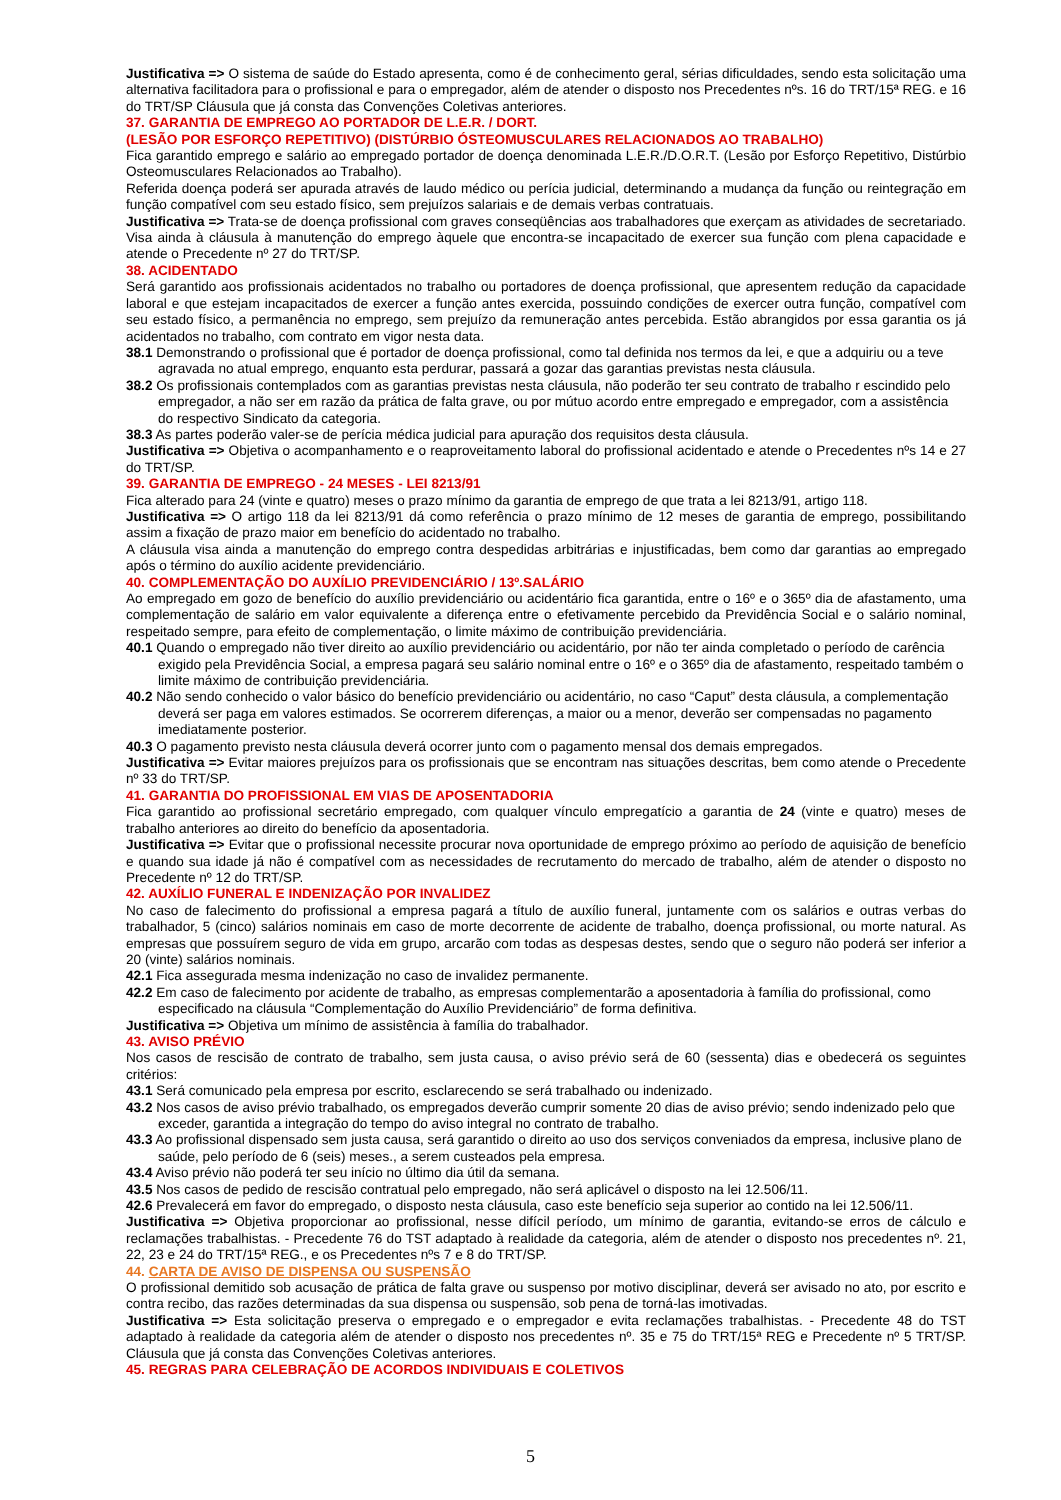Justificativa => O sistema de saúde do Estado apresenta, como é de conhecimento geral, sérias dificuldades, sendo esta solicitação uma alternativa facilitadora para o profissional e para o empregador, além de atender o disposto nos Precedentes nºs. 16 do TRT/15ª REG. e 16 do TRT/SP Cláusula que já consta das Convenções Coletivas anteriores.
37. GARANTIA DE EMPREGO AO PORTADOR DE L.E.R. / DORT.
(LESÃO POR ESFORÇO REPETITIVO) (DISTÚRBIO ÓSTEOMUSCULARES RELACIONADOS AO TRABALHO)
Fica garantido emprego e salário ao empregado portador de doença denominada L.E.R./D.O.R.T. (Lesão por Esforço Repetitivo, Distúrbio Osteomusculares Relacionados ao Trabalho).
Referida doença poderá ser apurada através de laudo médico ou perícia judicial, determinando a mudança da função ou reintegração em função compatível com seu estado físico, sem prejuízos salariais e de demais verbas contratuais.
Justificativa => Trata-se de doença profissional com graves conseqüências aos trabalhadores que exerçam as atividades de secretariado. Visa ainda à cláusula à manutenção do emprego àquele que encontra-se incapacitado de exercer sua função com plena capacidade e atende o Precedente nº 27 do TRT/SP.
38. ACIDENTADO
Será garantido aos profissionais acidentados no trabalho ou portadores de doença profissional, que apresentem redução da capacidade laboral e que estejam incapacitados de exercer a função antes exercida, possuindo condições de exercer outra função, compatível com seu estado físico, a permanência no emprego, sem prejuízo da remuneração antes percebida. Estão abrangidos por essa garantia os já acidentados no trabalho, com contrato em vigor nesta data.
38.1 Demonstrando o profissional que é portador de doença profissional, como tal definida nos termos da lei, e que a adquiriu ou a teve agravada no atual emprego, enquanto esta perdurar, passará a gozar das garantias previstas nesta cláusula.
38.2 Os profissionais contemplados com as garantias previstas nesta cláusula, não poderão ter seu contrato de trabalho r escindido pelo empregador, a não ser em razão da prática de falta grave, ou por mútuo acordo entre empregado e empregador, com a assistência do respectivo Sindicato da categoria.
38.3 As partes poderão valer-se de perícia médica judicial para apuração dos requisitos desta cláusula.
Justificativa => Objetiva o acompanhamento e o reaproveitamento laboral do profissional acidentado e atende o Precedentes nºs 14 e 27 do TRT/SP.
39. GARANTIA DE EMPREGO - 24 MESES - LEI 8213/91
Fica alterado para 24 (vinte e quatro) meses o prazo mínimo da garantia de emprego de que trata a lei 8213/91, artigo 118.
Justificativa => O artigo 118 da lei 8213/91 dá como referência o prazo mínimo de 12 meses de garantia de emprego, possibilitando assim a fixação de prazo maior em benefício do acidentado no trabalho.
A cláusula visa ainda a manutenção do emprego contra despedidas arbitrárias e injustificadas, bem como dar garantias ao empregado após o término do auxílio acidente previdenciário.
40. COMPLEMENTAÇÃO DO AUXÍLIO PREVIDENCIÁRIO / 13º.SALÁRIO
Ao empregado em gozo de benefício do auxílio previdenciário ou acidentário fica garantida, entre o 16º e o 365º dia de afastamento, uma complementação de salário em valor equivalente a diferença entre o efetivamente percebido da Previdência Social e o salário nominal, respeitado sempre, para efeito de complementação, o limite máximo de contribuição previdenciária.
40.1 Quando o empregado não tiver direito ao auxílio previdenciário ou acidentário, por não ter ainda completado o período de carência exigido pela Previdência Social, a empresa pagará seu salário nominal entre o 16º e o 365º dia de afastamento, respeitado também o limite máximo de contribuição previdenciária.
40.2 Não sendo conhecido o valor básico do benefício previdenciário ou acidentário, no caso “Caput” desta cláusula, a complementação deverá ser paga em valores estimados. Se ocorrerem diferenças, a maior ou a menor, deverão ser compensadas no pagamento imediatamente posterior.
40.3 O pagamento previsto nesta cláusula deverá ocorrer junto com o pagamento mensal dos demais empregados.
Justificativa => Evitar maiores prejuízos para os profissionais que se encontram nas situações descritas, bem como atende o Precedente nº 33 do TRT/SP.
41. GARANTIA DO PROFISSIONAL EM VIAS DE APOSENTADORIA
Fica garantido ao profissional secretário empregado, com qualquer vínculo empregatício a garantia de 24 (vinte e quatro) meses de trabalho anteriores ao direito do benefício da aposentadoria.
Justificativa => Evitar que o profissional necessite procurar nova oportunidade de emprego próximo ao período de aquisição de benefício e quando sua idade já não é compatível com as necessidades de recrutamento do mercado de trabalho, além de atender o disposto no Precedente nº 12 do TRT/SP.
42. AUXÍLIO FUNERAL E INDENIZAÇÃO POR INVALIDEZ
No caso de falecimento do profissional a empresa pagará a título de auxílio funeral, juntamente com os salários e outras verbas do trabalhador, 5 (cinco) salários nominais em caso de morte decorrente de acidente de trabalho, doença profissional, ou morte natural. As empresas que possuírem seguro de vida em grupo, arcarão com todas as despesas destes, sendo que o seguro não poderá ser inferior a 20 (vinte) salários nominais.
42.1 Fica assegurada mesma indenização no caso de invalidez permanente.
42.2 Em caso de falecimento por acidente de trabalho, as empresas complementarão a aposentadoria à família do profissional, como especificado na cláusula “Complementação do Auxílio Previdenciário” de forma definitiva.
Justificativa => Objetiva um mínimo de assistência à família do trabalhador.
43. AVISO PRÉVIO
Nos casos de rescisão de contrato de trabalho, sem justa causa, o aviso prévio será de 60 (sessenta) dias e obedecerá os seguintes critérios:
43.1 Será comunicado pela empresa por escrito, esclarecendo se será trabalhado ou indenizado.
43.2 Nos casos de aviso prévio trabalhado, os empregados deverão cumprir somente 20 dias de aviso prévio; sendo indenizado pelo que exceder, garantida a integração do tempo do aviso integral no contrato de trabalho.
43.3 Ao profissional dispensado sem justa causa, será garantido o direito ao uso dos serviços conveniados da empresa, inclusive plano de saúde, pelo período de 6 (seis) meses., a serem custeados pela empresa.
43.4 Aviso prévio não poderá ter seu início no último dia útil da semana.
43.5 Nos casos de pedido de rescisão contratual pelo empregado, não será aplicável o disposto na lei 12.506/11.
42.6 Prevalecerá em favor do empregado, o disposto nesta cláusula, caso este benefício seja superior ao contido na lei 12.506/11.
Justificativa => Objetiva proporcionar ao profissional, nesse difícil período, um mínimo de garantia, evitando-se erros de cálculo e reclamações trabalhistas. - Precedente 76 do TST adaptado à realidade da categoria, além de atender o disposto nos precedentes nº. 21, 22, 23 e 24 do TRT/15ª REG., e os Precedentes nºs 7 e 8 do TRT/SP.
44. CARTA DE AVISO DE DISPENSA OU SUSPENSÃO
O profissional demitido sob acusação de prática de falta grave ou suspenso por motivo disciplinar, deverá ser avisado no ato, por escrito e contra recibo, das razões determinadas da sua dispensa ou suspensão, sob pena de torná-las imotivadas.
Justificativa => Esta solicitação preserva o empregado e o empregador e evita reclamações trabalhistas. - Precedente 48 do TST adaptado à realidade da categoria além de atender o disposto nos precedentes nº. 35 e 75 do TRT/15ª REG e Precedente nº 5 TRT/SP. Cláusula que já consta das Convenções Coletivas anteriores.
45. REGRAS PARA CELEBRAÇÃO DE ACORDOS INDIVIDUAIS E COLETIVOS
5